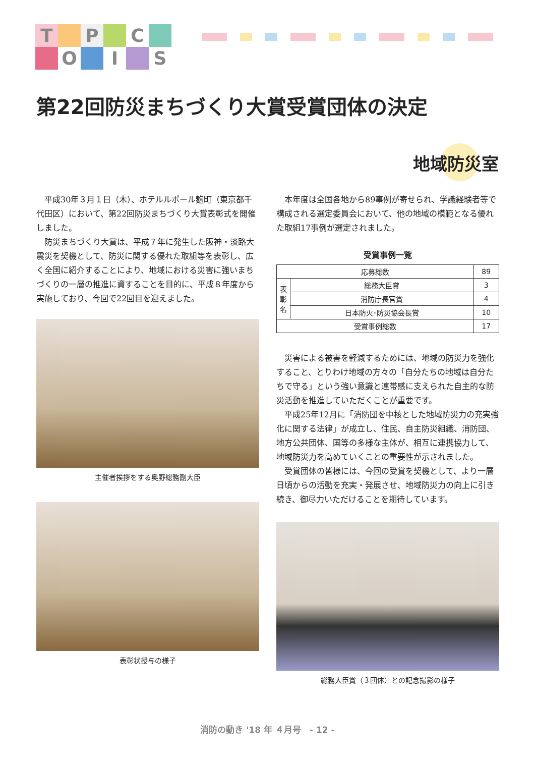T
P
C
O
I
S
第22回防災まちづくり大賞受賞団体の決定
地域防災室
平成30年３月１日（木）、ホテルルポール麹町（東京都千代田区）において、第22回防災まちづくり大賞表彰式を開催しました。
防災まちづくり大賞は、平成７年に発生した阪神・淡路大震災を契機として、防災に関する優れた取組等を表彰し、広く全国に紹介することにより、地域における災害に強いまちづくりの一層の推進に資することを目的に、平成８年度から実施しており、今回で22回目を迎えました。
主催者挨拶をする奥野総務副大臣
表彰状授与の様子
本年度は全国各地から89事例が寄せられ、学識経験者等で構成される選定委員会において、他の地域の模範となる優れた取組17事例が選定されました。
受賞事例一覧
| 応募総数 | | 89 |
| 表彰名 | 総務大臣賞 | 3 |
| | 消防庁長官賞 | 4 |
| | 日本防火･防災協会長賞 | 10 |
| 受賞事例総数 | | 17 |
災害による被害を軽減するためには、地域の防災力を強化すること、とりわけ地域の方々の「自分たちの地域は自分たちで守る」という強い意識と連帯感に支えられた自主的な防災活動を推進していただくことが重要です。
平成25年12月に「消防団を中核とした地域防災力の充実強化に関する法律」が成立し、住民、自主防災組織、消防団、地方公共団体、国等の多様な主体が、相互に連携協力して、地域防災力を高めていくことの重要性が示されました。
受賞団体の皆様には、今回の受賞を契機として、より一層日頃からの活動を充実・発展させ、地域防災力の向上に引き続き、御尽力いただけることを期待しています。
総務大臣賞（３団体）との記念撮影の様子
消防の動き '18 年 ４月号　- 12 -